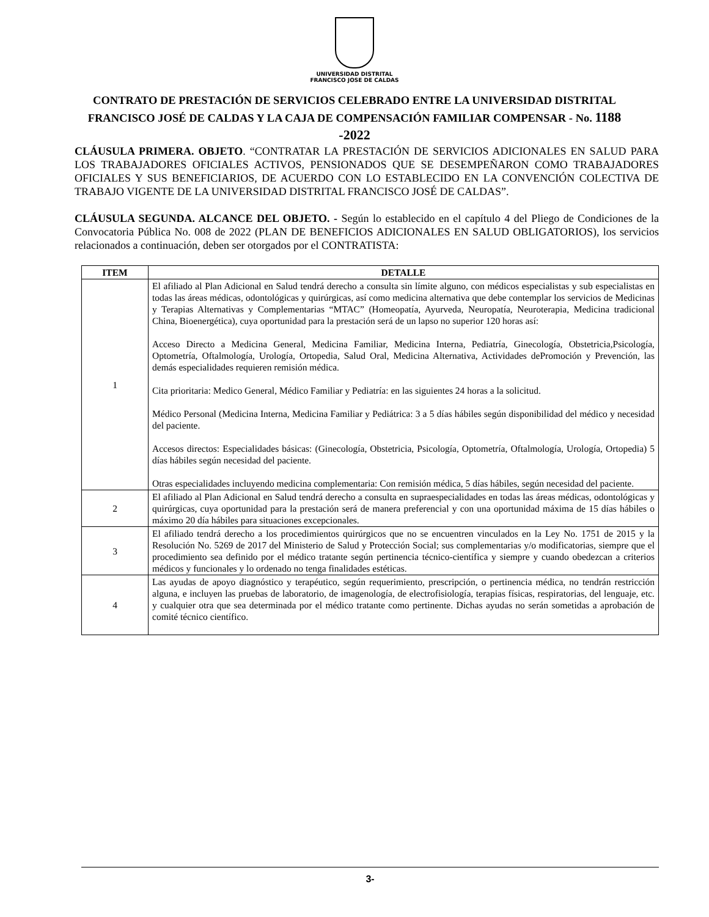UNIVERSIDAD DISTRITAL
FRANCISCO JOSE DE CALDAS
CONTRATO DE PRESTACIÓN DE SERVICIOS CELEBRADO ENTRE LA UNIVERSIDAD DISTRITAL FRANCISCO JOSÉ DE CALDAS Y LA CAJA DE COMPENSACIÓN FAMILIAR COMPENSAR - No. 1188 -2022
CLÁUSULA PRIMERA. OBJETO. “CONTRATAR LA PRESTACIÓN DE SERVICIOS ADICIONALES EN SALUD PARA LOS TRABAJADORES OFICIALES ACTIVOS, PENSIONADOS QUE SE DESEMPEÑARON COMO TRABAJADORES OFICIALES Y SUS BENEFICIARIOS, DE ACUERDO CON LO ESTABLECIDO EN LA CONVENCIÓN COLECTIVA DE TRABAJO VIGENTE DE LA UNIVERSIDAD DISTRITAL FRANCISCO JOSÉ DE CALDAS”.
CLÁUSULA SEGUNDA. ALCANCE DEL OBJETO. - Según lo establecido en el capítulo 4 del Pliego de Condiciones de la Convocatoria Pública No. 008 de 2022 (PLAN DE BENEFICIOS ADICIONALES EN SALUD OBLIGATORIOS), los servicios relacionados a continuación, deben ser otorgados por el CONTRATISTA:
| ITEM | DETALLE |
| --- | --- |
| 1 | El afiliado al Plan Adicional en Salud tendrá derecho a consulta sin límite alguno, con médicos especialistas y sub especialistas en todas las áreas médicas, odontológicas y quirúrgicas, así como medicina alternativa que debe contemplar los servicios de Medicinas y Terapias Alternativas y Complementarias “MTAC” (Homeopatía, Ayurveda, Neuropatía, Neuroterapia, Medicina tradicional China, Bioenergética), cuya oportunidad para la prestación será de un lapso no superior 120 horas así: Acceso Directo a Medicina General, Medicina Familiar, Medicina Interna, Pediatría, Ginecología, Obstetricia,Psicología, Optometría, Oftalmología, Urología, Ortopedia, Salud Oral, Medicina Alternativa, Actividades dePromoción y Prevención, las demás especialidades requieren remisión médica. Cita prioritaria: Medico General, Médico Familiar y Pediatría: en las siguientes 24 horas a la solicitud. Médico Personal (Medicina Interna, Medicina Familiar y Pediátrica: 3 a 5 días hábiles según disponibilidad del médico y necesidad del paciente. Accesos directos: Especialidades básicas: (Ginecología, Obstetricia, Psicología, Optometría, Oftalmología, Urología, Ortopedia) 5 días hábiles según necesidad del paciente. Otras especialidades incluyendo medicina complementaria: Con remisión médica, 5 días hábiles, según necesidad del paciente. |
| 2 | El afiliado al Plan Adicional en Salud tendrá derecho a consulta en supraespecialidades en todas las áreas médicas, odontológicas y quirúrgicas, cuya oportunidad para la prestación será de manera preferencial y con una oportunidad máxima de 15 días hábiles o máximo 20 día hábiles para situaciones excepcionales. |
| 3 | El afiliado tendrá derecho a los procedimientos quirúrgicos que no se encuentren vinculados en la Ley No. 1751 de 2015 y la Resolución No. 5269 de 2017 del Ministerio de Salud y Protección Social; sus complementarias y/o modificatorias, siempre que el procedimiento sea definido por el médico tratante según pertinencia técnico-científica y siempre y cuando obedezcan a criterios médicos y funcionales y lo ordenado no tenga finalidades estéticas. |
| 4 | Las ayudas de apoyo diagnóstico y terapéutico, según requerimiento, prescripción, o pertinencia médica, no tendrán restricción alguna, e incluyen las pruebas de laboratorio, de imagenología, de electrofisiología, terapias físicas, respiratorias, del lenguaje, etc. y cualquier otra que sea determinada por el médico tratante como pertinente. Dichas ayudas no serán sometidas a aprobación de comité técnico científico. |
3-